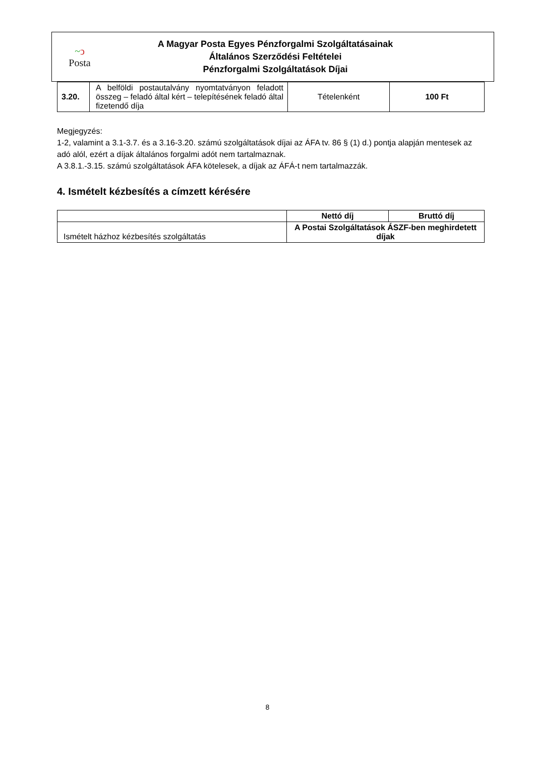~ↄ
Posta
A Magyar Posta Egyes Pénzforgalmi Szolgáltatásainak
Általános Szerződési Feltételei
Pénzforgalmi Szolgáltatások Díjai
| 3.20. | A belföldi postautalvány nyomtatványon feladott összeg – feladó által kért – telepítésének feladó által fizetendő díja | Tételenként | 100 Ft |
Megjegyzés:
1-2, valamint a 3.1-3.7. és a 3.16-3.20. számú szolgáltatások díjai az ÁFA tv. 86 § (1) d.) pontja alapján mentesek az adó alól, ezért a díjak általános forgalmi adót nem tartalmaznak.
A 3.8.1.-3.15. számú szolgáltatások ÁFA kötelesek, a díjak az ÁFÁ-t nem tartalmazzák.
4. Ismételt kézbesítés a címzett kérésére
| | Nettó díj | Bruttó díj |
| --- | --- | --- |
| Ismételt házhoz kézbesítés szolgáltatás | A Postai Szolgáltatások ÁSZF-ben meghirdetett díjak | |
8